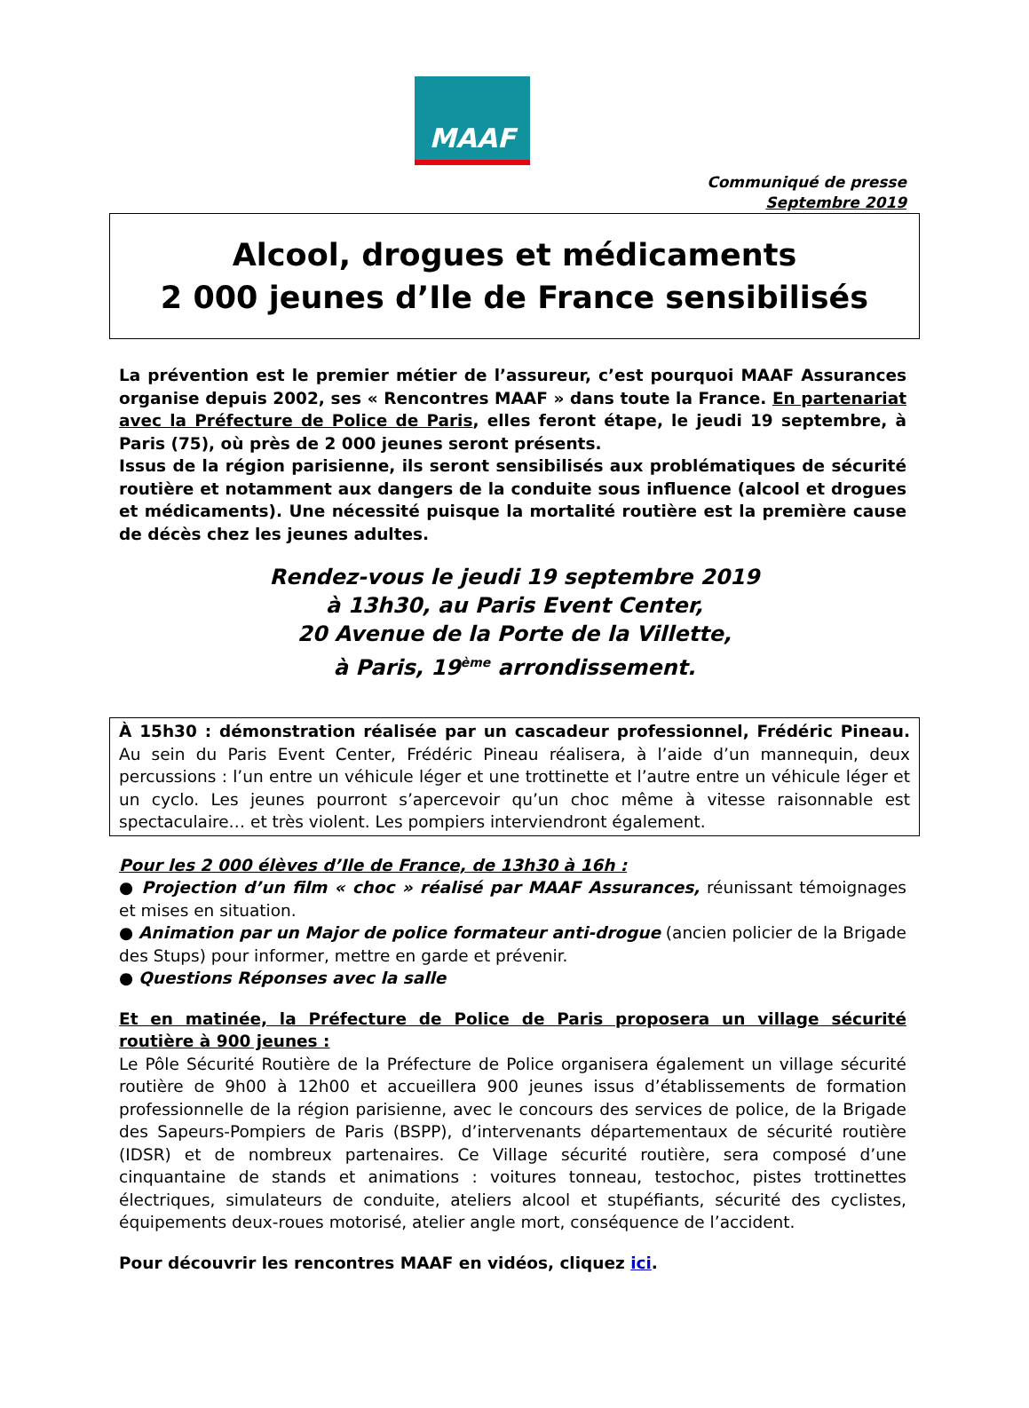MAAF
Communiqué de presse
Septembre 2019
Alcool, drogues et médicaments
2 000 jeunes d’Ile de France sensibilisés
La prévention est le premier métier de l’assureur, c’est pourquoi MAAF Assurances organise depuis 2002, ses « Rencontres MAAF » dans toute la France. En partenariat avec la Préfecture de Police de Paris, elles feront étape, le jeudi 19 septembre, à Paris (75), où près de 2 000 jeunes seront présents.
Issus de la région parisienne, ils seront sensibilisés aux problématiques de sécurité routière et notamment aux dangers de la conduite sous influence (alcool et drogues et médicaments). Une nécessité puisque la mortalité routière est la première cause de décès chez les jeunes adultes.
Rendez-vous le jeudi 19 septembre 2019
à 13h30, au Paris Event Center,
20 Avenue de la Porte de la Villette,
à Paris, 19<sup>ème</sup> arrondissement.
À 15h30 : démonstration réalisée par un cascadeur professionnel, Frédéric Pineau. Au sein du Paris Event Center, Frédéric Pineau réalisera, à l’aide d’un mannequin, deux percussions : l’un entre un véhicule léger et une trottinette et l’autre entre un véhicule léger et un cyclo. Les jeunes pourront s’apercevoir qu’un choc même à vitesse raisonnable est spectaculaire… et très violent. Les pompiers interviendront également.
Pour les 2 000 élèves d’Ile de France, de 13h30 à 16h :
● Projection d’un film « choc » réalisé par MAAF Assurances, réunissant témoignages et mises en situation.
● Animation par un Major de police formateur anti-drogue (ancien policier de la Brigade des Stups) pour informer, mettre en garde et prévenir.
● Questions Réponses avec la salle
Et en matinée, la Préfecture de Police de Paris proposera un village sécurité routière à 900 jeunes :
Le Pôle Sécurité Routière de la Préfecture de Police organisera également un village sécurité routière de 9h00 à 12h00 et accueillera 900 jeunes issus d’établissements de formation professionnelle de la région parisienne, avec le concours des services de police, de la Brigade des Sapeurs-Pompiers de Paris (BSPP), d’intervenants départementaux de sécurité routière (IDSR) et de nombreux partenaires. Ce Village sécurité routière, sera composé d’une cinquantaine de stands et animations : voitures tonneau, testochoc, pistes trottinettes électriques, simulateurs de conduite, ateliers alcool et stupéfiants, sécurité des cyclistes, équipements deux-roues motorisé, atelier angle mort, conséquence de l’accident.
Pour découvrir les rencontres MAAF en vidéos, cliquez ici.